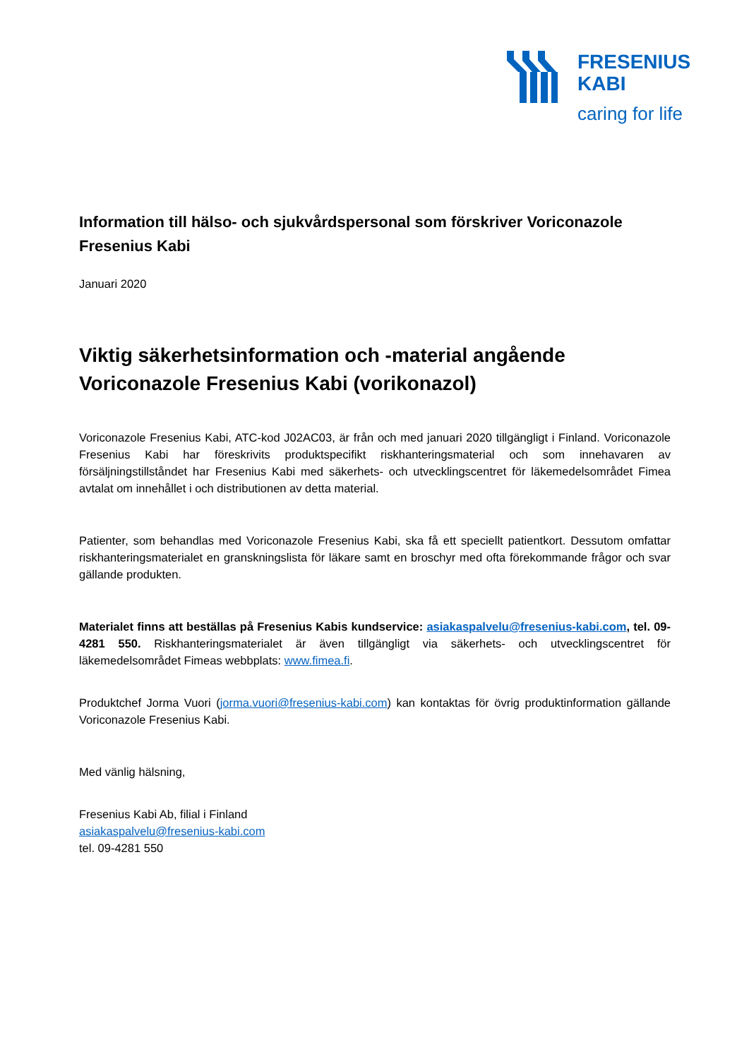FRESENIUS
KABI
caring for life
Information till hälso- och sjukvårdspersonal som förskriver Voriconazole Fresenius Kabi
Januari 2020
Viktig säkerhetsinformation och -material angående Voriconazole Fresenius Kabi (vorikonazol)
Voriconazole Fresenius Kabi, ATC-kod J02AC03, är från och med januari 2020 tillgängligt i Finland. Voriconazole Fresenius Kabi har föreskrivits produktspecifikt riskhanteringsmaterial och som innehavaren av försäljningstillståndet har Fresenius Kabi med säkerhets- och utvecklingscentret för läkemedelsområdet Fimea avtalat om innehållet i och distributionen av detta material.
Patienter, som behandlas med Voriconazole Fresenius Kabi, ska få ett speciellt patientkort. Dessutom omfattar riskhanteringsmaterialet en granskningslista för läkare samt en broschyr med ofta förekommande frågor och svar gällande produkten.
Materialet finns att beställas på Fresenius Kabis kundservice: asiakaspalvelu@fresenius-kabi.com, tel. 09-4281 550. Riskhanteringsmaterialet är även tillgängligt via säkerhets- och utvecklingscentret för läkemedelsområdet Fimeas webbplats: www.fimea.fi.
Produktchef Jorma Vuori (jorma.vuori@fresenius-kabi.com) kan kontaktas för övrig produktinformation gällande Voriconazole Fresenius Kabi.
Med vänlig hälsning,
Fresenius Kabi Ab, filial i Finland
asiakaspalvelu@fresenius-kabi.com
tel. 09-4281 550